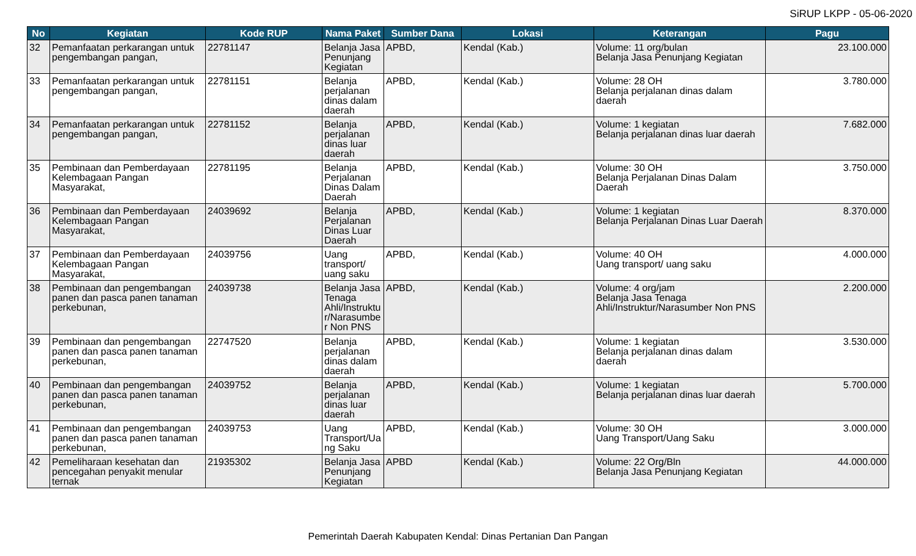SiRUP LKPP - 05-06-2020
| No | Kegiatan | Kode RUP | Nama Paket | Sumber Dana | Lokasi | Keterangan | Pagu |
| --- | --- | --- | --- | --- | --- | --- | --- |
| 32 | Pemanfaatan perkarangan untuk pengembangan pangan, | 22781147 | Belanja Jasa Penunjang Kegiatan | APBD, | Kendal (Kab.) | Volume: 11 org/bulan Belanja Jasa Penunjang Kegiatan | 23.100.000 |
| 33 | Pemanfaatan perkarangan untuk pengembangan pangan, | 22781151 | Belanja perjalanan dinas dalam daerah | APBD, | Kendal (Kab.) | Volume: 28 OH Belanja perjalanan dinas dalam daerah | 3.780.000 |
| 34 | Pemanfaatan perkarangan untuk pengembangan pangan, | 22781152 | Belanja perjalanan dinas luar daerah | APBD, | Kendal (Kab.) | Volume: 1 kegiatan Belanja perjalanan dinas luar daerah | 7.682.000 |
| 35 | Pembinaan dan Pemberdayaan Kelembagaan Pangan Masyarakat, | 22781195 | Belanja Perjalanan Dinas Dalam Daerah | APBD, | Kendal (Kab.) | Volume: 30 OH Belanja Perjalanan Dinas Dalam Daerah | 3.750.000 |
| 36 | Pembinaan dan Pemberdayaan Kelembagaan Pangan Masyarakat, | 24039692 | Belanja Perjalanan Dinas Luar Daerah | APBD, | Kendal (Kab.) | Volume: 1 kegiatan Belanja Perjalanan Dinas Luar Daerah | 8.370.000 |
| 37 | Pembinaan dan Pemberdayaan Kelembagaan Pangan Masyarakat, | 24039756 | Uang transport/ uang saku | APBD, | Kendal (Kab.) | Volume: 40 OH Uang transport/ uang saku | 4.000.000 |
| 38 | Pembinaan dan pengembangan panen dan pasca panen tanaman perkebunan, | 24039738 | Belanja Jasa Tenaga Ahli/Instruktu r/Narasumbe r Non PNS | APBD, | Kendal (Kab.) | Volume: 4 org/jam Belanja Jasa Tenaga Ahli/Instruktur/Narasumber Non PNS | 2.200.000 |
| 39 | Pembinaan dan pengembangan panen dan pasca panen tanaman perkebunan, | 22747520 | Belanja perjalanan dinas dalam daerah | APBD, | Kendal (Kab.) | Volume: 1 kegiatan Belanja perjalanan dinas dalam daerah | 3.530.000 |
| 40 | Pembinaan dan pengembangan panen dan pasca panen tanaman perkebunan, | 24039752 | Belanja perjalanan dinas luar daerah | APBD, | Kendal (Kab.) | Volume: 1 kegiatan Belanja perjalanan dinas luar daerah | 5.700.000 |
| 41 | Pembinaan dan pengembangan panen dan pasca panen tanaman perkebunan, | 24039753 | Uang Transport/Ua ng Saku | APBD, | Kendal (Kab.) | Volume: 30 OH Uang Transport/Uang Saku | 3.000.000 |
| 42 | Pemeliharaan kesehatan dan pencegahan penyakit menular ternak | 21935302 | Belanja Jasa Penunjang Kegiatan | APBD | Kendal (Kab.) | Volume: 22 Org/Bln Belanja Jasa Penunjang Kegiatan | 44.000.000 |
Pemerintah Daerah Kabupaten Kendal: Dinas Pertanian Dan Pangan